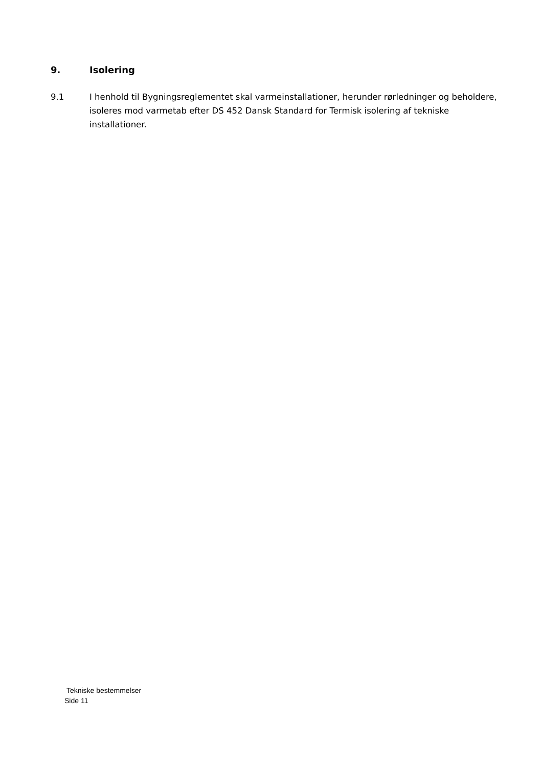9. Isolering
9.1 I henhold til Bygningsreglementet skal varmeinstallationer, herunder rørledninger og beholdere, isoleres mod varmetab efter DS 452 Dansk Standard for Termisk isolering af tekniske installationer.
Tekniske bestemmelser
Side 11